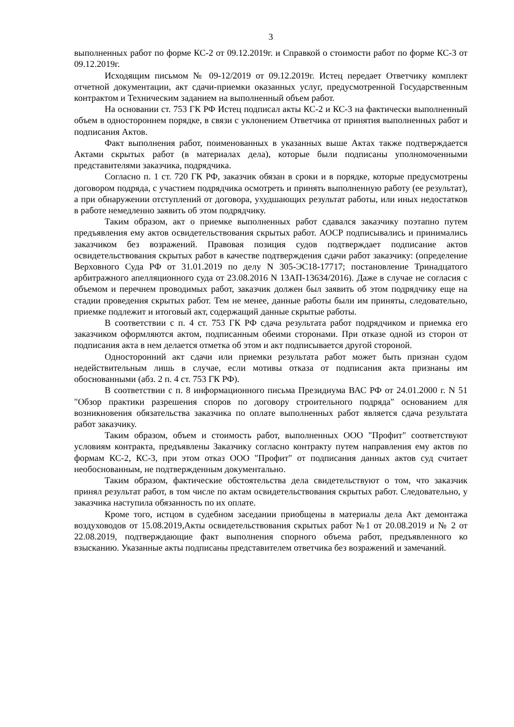3
выполненных работ по форме КС-2 от 09.12.2019г. и Справкой о стоимости работ по форме КС-3 от 09.12.2019г.
Исходящим письмом № 09-12/2019 от 09.12.2019г. Истец передает Ответчику комплект отчетной документации, акт сдачи-приемки оказанных услуг, предусмотренной Государственным контрактом и Техническим заданием на выполненный объем работ.
На основании ст. 753 ГК РФ Истец подписал акты КС-2 и КС-3 на фактически выполненный объем в одностороннем порядке, в связи с уклонением Ответчика от принятия выполненных работ и подписания Актов.
Факт выполнения работ, поименованных в указанных выше Актах также подтверждается Актами скрытых работ (в материалах дела), которые были подписаны уполномоченными представителями заказчика, подрядчика.
Согласно п. 1 ст. 720 ГК РФ, заказчик обязан в сроки и в порядке, которые предусмотрены договором подряда, с участием подрядчика осмотреть и принять выполненную работу (ее результат), а при обнаружении отступлений от договора, ухудшающих результат работы, или иных недостатков в работе немедленно заявить об этом подрядчику.
Таким образом, акт о приемке выполненных работ сдавался заказчику поэтапно путем предъявления ему актов освидетельствования скрытых работ. АОСР подписывались и принимались заказчиком без возражений. Правовая позиция судов подтверждает подписание актов освидетельствования скрытых работ в качестве подтверждения сдачи работ заказчику: (определение Верховного Суда РФ от 31.01.2019 по делу N 305-ЭС18-17717; постановление Тринадцатого арбитражного апелляционного суда от 23.08.2016 N 13АП-13634/2016). Даже в случае не согласия с объемом и перечнем проводимых работ, заказчик должен был заявить об этом подрядчику еще на стадии проведения скрытых работ. Тем не менее, данные работы были им приняты, следовательно, приемке подлежит и итоговый акт, содержащий данные скрытые работы.
В соответствии с п. 4 ст. 753 ГК РФ сдача результата работ подрядчиком и приемка его заказчиком оформляются актом, подписанным обеими сторонами. При отказе одной из сторон от подписания акта в нем делается отметка об этом и акт подписывается другой стороной.
Односторонний акт сдачи или приемки результата работ может быть признан судом недействительным лишь в случае, если мотивы отказа от подписания акта признаны им обоснованными (абз. 2 п. 4 ст. 753 ГК РФ).
В соответствии с п. 8 информационного письма Президиума ВАС РФ от 24.01.2000 г. N 51 "Обзор практики разрешения споров по договору строительного подряда" основанием для возникновения обязательства заказчика по оплате выполненных работ является сдача результата работ заказчику.
Таким образом, объем и стоимость работ, выполненных ООО "Профит" соответствуют условиям контракта, предъявлены Заказчику согласно контракту путем направления ему актов по формам КС-2, КС-3, при этом отказ ООО "Профит" от подписания данных актов суд считает необоснованным, не подтвержденным документально.
Таким образом, фактические обстоятельства дела свидетельствуют о том, что заказчик принял результат работ, в том числе по актам освидетельствования скрытых работ. Следовательно, у заказчика наступила обязанность по их оплате.
Кроме того, истцом в судебном заседании приобщены в материалы дела Акт демонтажа воздуховодов от 15.08.2019,Акты освидетельствования скрытых работ №1 от 20.08.2019 и № 2 от 22.08.2019, подтверждающие факт выполнения спорного объема работ, предъявленного ко взысканию. Указанные акты подписаны представителем ответчика без возражений и замечаний.